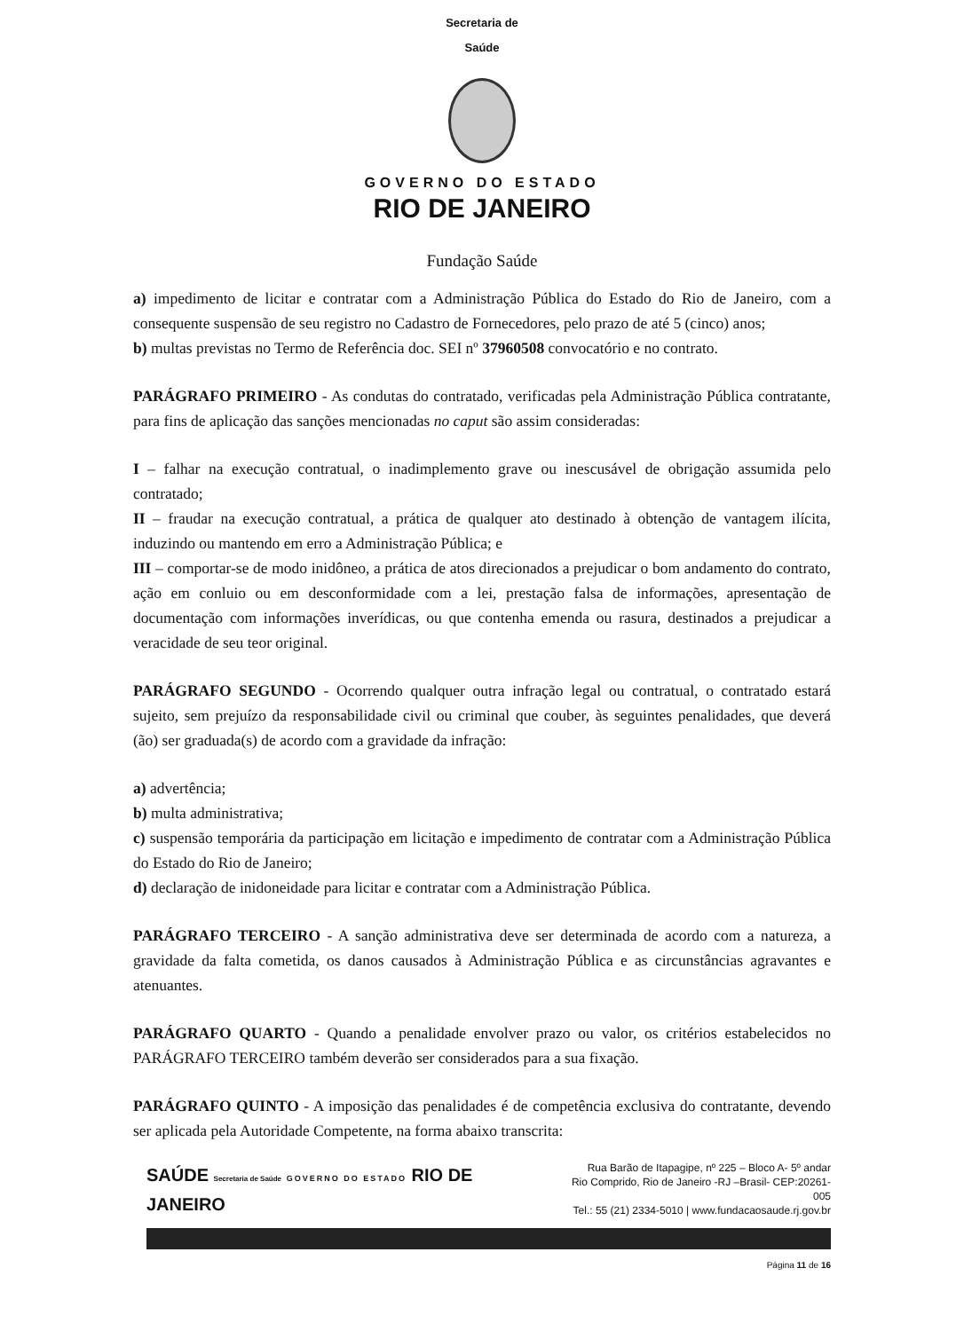Secretaria de
Saúde
GOVERNO DO ESTADO
RIO DE JANEIRO
Fundação Saúde
a) impedimento de licitar e contratar com a Administração Pública do Estado do Rio de Janeiro, com a consequente suspensão de seu registro no Cadastro de Fornecedores, pelo prazo de até 5 (cinco) anos;
b) multas previstas no Termo de Referência doc. SEI nº 37960508 convocatório e no contrato.
PARÁGRAFO PRIMEIRO - As condutas do contratado, verificadas pela Administração Pública contratante, para fins de aplicação das sanções mencionadas no caput são assim consideradas:
I – falhar na execução contratual, o inadimplemento grave ou inescusável de obrigação assumida pelo contratado;
II – fraudar na execução contratual, a prática de qualquer ato destinado à obtenção de vantagem ilícita, induzindo ou mantendo em erro a Administração Pública; e
III – comportar-se de modo inidôneo, a prática de atos direcionados a prejudicar o bom andamento do contrato, ação em conluio ou em desconformidade com a lei, prestação falsa de informações, apresentação de documentação com informações inverídicas, ou que contenha emenda ou rasura, destinados a prejudicar a veracidade de seu teor original.
PARÁGRAFO SEGUNDO - Ocorrendo qualquer outra infração legal ou contratual, o contratado estará sujeito, sem prejuízo da responsabilidade civil ou criminal que couber, às seguintes penalidades, que deverá (ão) ser graduada(s) de acordo com a gravidade da infração:
a) advertência;
b) multa administrativa;
c) suspensão temporária da participação em licitação e impedimento de contratar com a Administração Pública do Estado do Rio de Janeiro;
d) declaração de inidoneidade para licitar e contratar com a Administração Pública.
PARÁGRAFO TERCEIRO - A sanção administrativa deve ser determinada de acordo com a natureza, a gravidade da falta cometida, os danos causados à Administração Pública e as circunstâncias agravantes e atenuantes.
PARÁGRAFO QUARTO - Quando a penalidade envolver prazo ou valor, os critérios estabelecidos no PARÁGRAFO TERCEIRO também deverão ser considerados para a sua fixação.
PARÁGRAFO QUINTO - A imposição das penalidades é de competência exclusiva do contratante, devendo ser aplicada pela Autoridade Competente, na forma abaixo transcrita:
SAÚDE Secretaria de Saúde GOVERNO DO ESTADO RIO DE JANEIRO
Rua Barão de Itapagipe, nº 225 – Bloco A- 5º andar
Rio Comprido, Rio de Janeiro -RJ –Brasil- CEP:20261-005
Tel.: 55 (21) 2334-5010 | www.fundacaosaude.rj.gov.br
Página 11 de 16